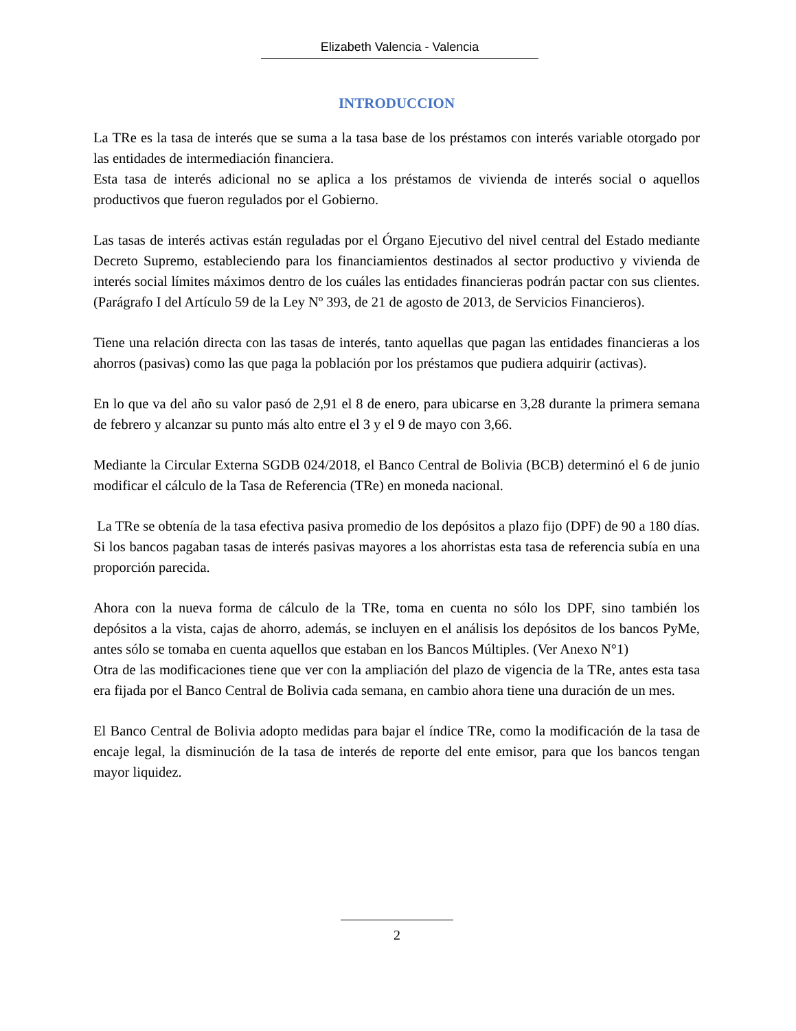Elizabeth Valencia - Valencia
INTRODUCCION
La TRe es la tasa de interés que se suma a la tasa base de los préstamos con interés variable otorgado por las entidades de intermediación financiera.
Esta tasa de interés adicional no se aplica a los préstamos de vivienda de interés social o aquellos productivos que fueron regulados por el Gobierno.
Las tasas de interés activas están reguladas por el Órgano Ejecutivo del nivel central del Estado mediante Decreto Supremo, estableciendo para los financiamientos destinados al sector productivo y vivienda de interés social límites máximos dentro de los cuáles las entidades financieras podrán pactar con sus clientes. (Parágrafo I del Artículo 59 de la Ley Nº 393, de 21 de agosto de 2013, de Servicios Financieros).
Tiene una relación directa con las tasas de interés, tanto aquellas que pagan las entidades financieras a los ahorros (pasivas) como las que paga la población por los préstamos que pudiera adquirir (activas).
En lo que va del año su valor pasó de 2,91 el 8 de enero, para ubicarse en 3,28 durante la primera semana de febrero y alcanzar su punto más alto entre el 3 y el 9 de mayo con 3,66.
Mediante la Circular Externa SGDB 024/2018, el Banco Central de Bolivia (BCB) determinó el 6 de junio modificar el cálculo de la Tasa de Referencia (TRe) en moneda nacional.
La TRe se obtenía de la tasa efectiva pasiva promedio de los depósitos a plazo fijo (DPF) de 90 a 180 días. Si los bancos pagaban tasas de interés pasivas mayores a los ahorristas esta tasa de referencia subía en una proporción parecida.
Ahora con la nueva forma de cálculo de la TRe, toma en cuenta no sólo los DPF, sino también los depósitos a la vista, cajas de ahorro, además, se incluyen en el análisis los depósitos de los bancos PyMe, antes sólo se tomaba en cuenta aquellos que estaban en los Bancos Múltiples. (Ver Anexo N°1)
Otra de las modificaciones tiene que ver con la ampliación del plazo de vigencia de la TRe, antes esta tasa era fijada por el Banco Central de Bolivia cada semana, en cambio ahora tiene una duración de un mes.
El Banco Central de Bolivia adopto medidas para bajar el índice TRe, como la modificación de la tasa de encaje legal, la disminución de la tasa de interés de reporte del ente emisor, para que los bancos tengan mayor liquidez.
2